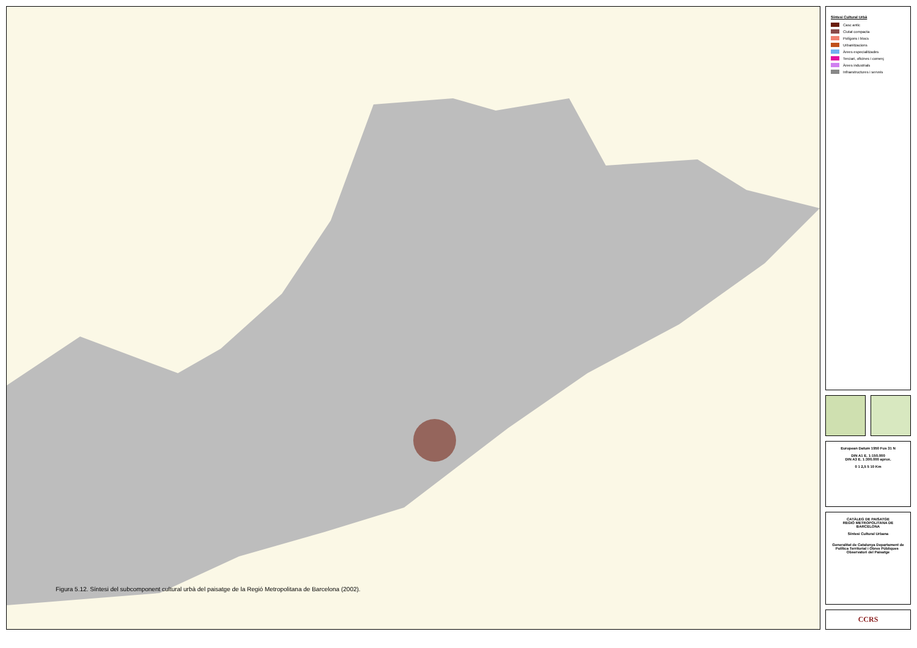Figura 5.12. Síntesi del subcomponent cultural urbà del paisatge de la Regió Metropolitana de Barcelona (2002).
Síntesi Cultural Urbà
Casc antic
Ciutat compacta
Polígons i blocs
Urbanitzacions
Àrees especialitzades
Terciari, oficines i comerç
Àrees industrials
Infraestructures i serveis
European Datum 1950 Fus 31 N
DIN A1 E. 1:150.000
DIN A3 E. 1:300.000 aprox.
0 1 2,5 5 10 Km
CATÀLEG DE PAISATGE
REGIÓ METROPOLITANA DE BARCELONA
Síntesi Cultural Urbana
Generalitat de Catalunya Departament de Política Territorial i Obres Públiques Observatori del Paisatge
CCRS